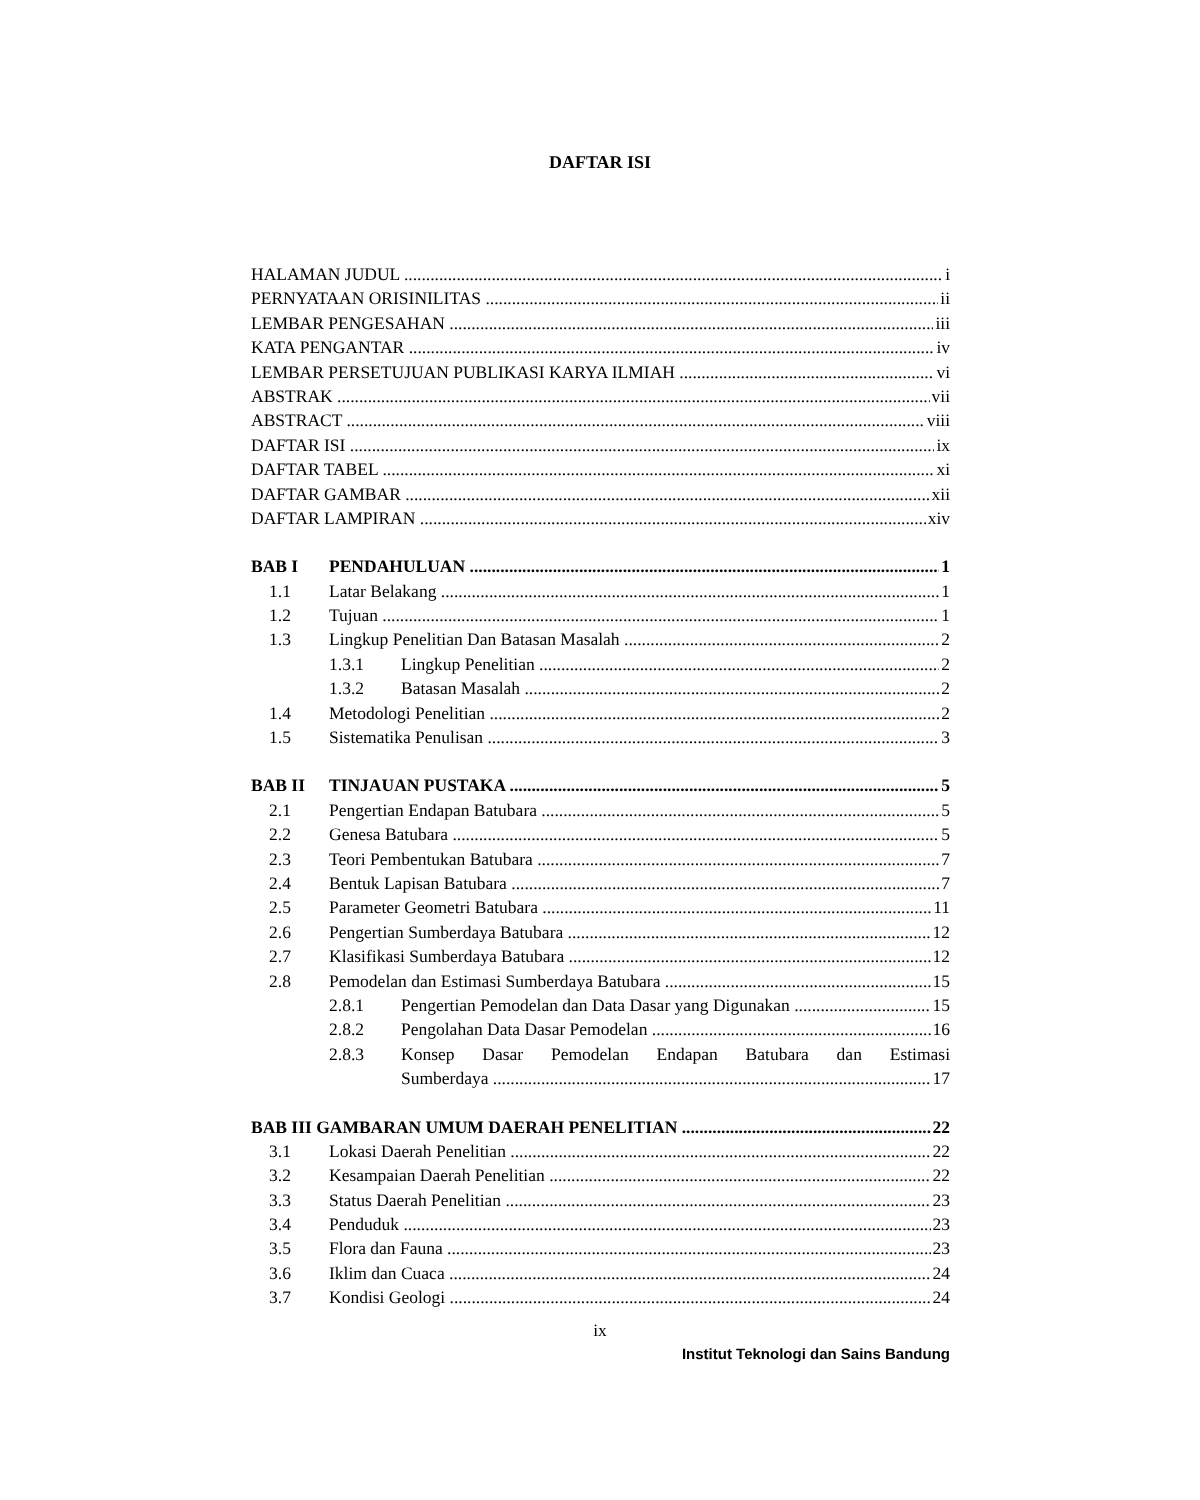DAFTAR ISI
HALAMAN JUDUL i
PERNYATAAN ORISINILITAS ii
LEMBAR PENGESAHAN iii
KATA PENGANTAR iv
LEMBAR PERSETUJUAN PUBLIKASI KARYA ILMIAH vi
ABSTRAK vii
ABSTRACT viii
DAFTAR ISI ix
DAFTAR TABEL xi
DAFTAR GAMBAR xii
DAFTAR LAMPIRAN xiv
BAB I PENDAHULUAN 1
1.1 Latar Belakang 1
1.2 Tujuan 1
1.3 Lingkup Penelitian Dan Batasan Masalah 2
1.3.1 Lingkup Penelitian 2
1.3.2 Batasan Masalah 2
1.4 Metodologi Penelitian 2
1.5 Sistematika Penulisan 3
BAB II TINJAUAN PUSTAKA 5
2.1 Pengertian Endapan Batubara 5
2.2 Genesa Batubara 5
2.3 Teori Pembentukan Batubara 7
2.4 Bentuk Lapisan Batubara 7
2.5 Parameter Geometri Batubara 11
2.6 Pengertian Sumberdaya Batubara 12
2.7 Klasifikasi Sumberdaya Batubara 12
2.8 Pemodelan dan Estimasi Sumberdaya Batubara 15
2.8.1 Pengertian Pemodelan dan Data Dasar yang Digunakan 15
2.8.2 Pengolahan Data Dasar Pemodelan 16
2.8.3 Konsep Dasar Pemodelan Endapan Batubara dan Estimasi
Sumberdaya 17
BAB III GAMBARAN UMUM DAERAH PENELITIAN 22
3.1 Lokasi Daerah Penelitian 22
3.2 Kesampaian Daerah Penelitian 22
3.3 Status Daerah Penelitian 23
3.4 Penduduk 23
3.5 Flora dan Fauna 23
3.6 Iklim dan Cuaca 24
3.7 Kondisi Geologi 24
ix
Institut Teknologi dan Sains Bandung